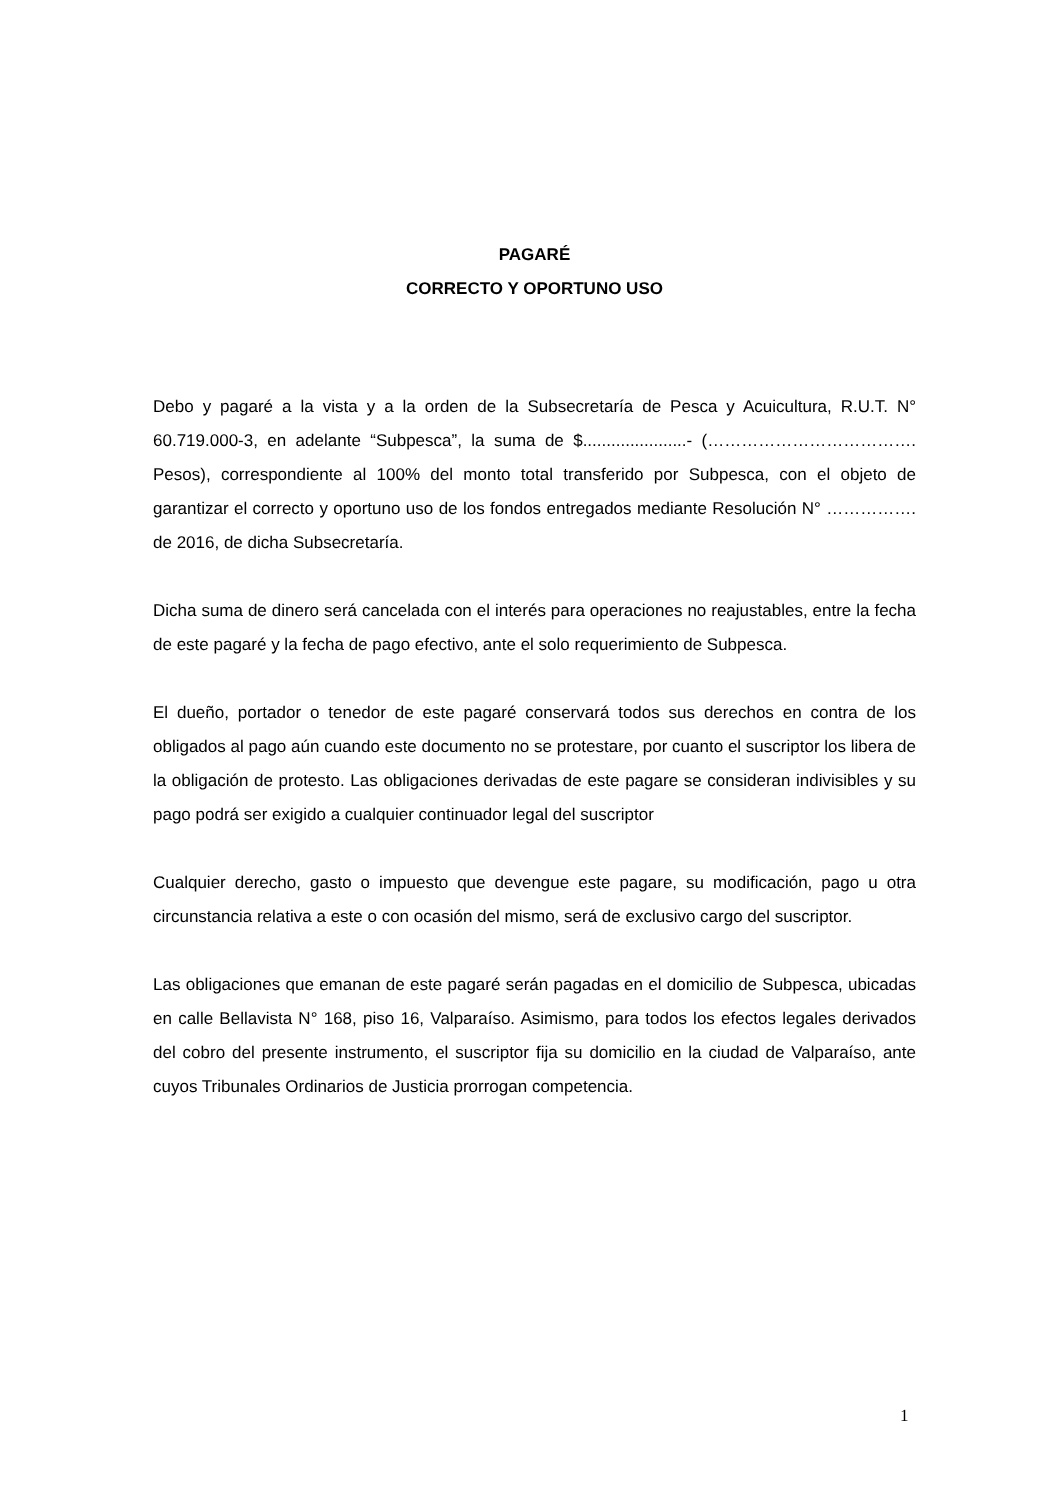PAGARÉ
CORRECTO Y OPORTUNO USO
Debo y pagaré a la vista y a la orden de la Subsecretaría de Pesca y Acuicultura, R.U.T. N° 60.719.000-3, en adelante “Subpesca”, la suma de $......................- (………………………………. Pesos), correspondiente al 100% del monto total transferido por Subpesca, con el objeto de garantizar el correcto y oportuno uso de los fondos entregados mediante Resolución N° ……………. de 2016, de dicha Subsecretaría.
Dicha suma de dinero será cancelada con el interés para operaciones no reajustables, entre la fecha de este pagaré y la fecha de pago efectivo, ante el solo requerimiento de Subpesca.
El dueño, portador o tenedor de este pagaré conservará todos sus derechos en contra de los obligados al pago aún cuando este documento no se protestare, por cuanto el suscriptor los libera de la obligación de protesto. Las obligaciones derivadas de este pagare se consideran indivisibles y su pago podrá ser exigido a cualquier continuador legal del suscriptor
Cualquier derecho, gasto o impuesto que devengue este pagare, su modificación, pago u otra circunstancia relativa a este o con ocasión del mismo, será de exclusivo cargo del suscriptor.
Las obligaciones que emanan de este pagaré serán pagadas en el domicilio de Subpesca, ubicadas en calle Bellavista N° 168, piso 16, Valparaíso. Asimismo, para todos los efectos legales derivados del cobro del presente instrumento, el suscriptor fija su domicilio en la ciudad de Valparaíso, ante cuyos Tribunales Ordinarios de Justicia prorrogan competencia.
1